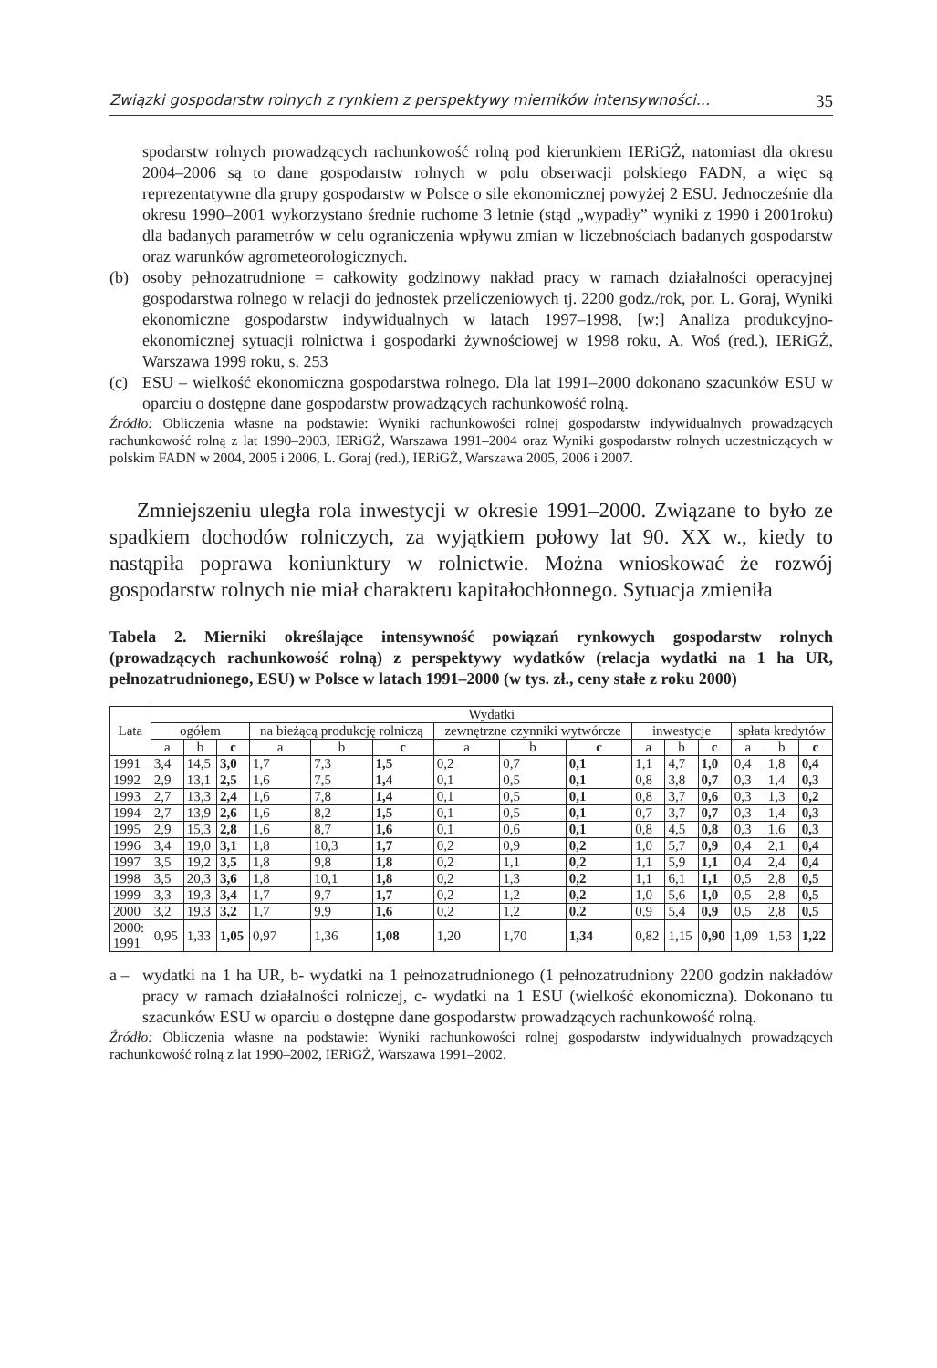Związki gospodarstw rolnych z rynkiem z perspektywy mierników intensywności... 35
spodarstw rolnych prowadzących rachunkowość rolną pod kierunkiem IERiGŻ, natomiast dla okresu 2004–2006 są to dane gospodarstw rolnych w polu obserwacji polskiego FADN, a więc są reprezentatywne dla grupy gospodarstw w Polsce o sile ekonomicznej powyżej 2 ESU. Jednocześnie dla okresu 1990–2001 wykorzystano średnie ruchome 3 letnie (stąd „wypadły” wyniki z 1990 i 2001roku) dla badanych parametrów w celu ograniczenia wpływu zmian w liczebnościach badanych gospodarstw oraz warunków agrometeorologicznych.
(b) osoby pełnozatrudnione = całkowity godzinowy nakład pracy w ramach działalności operacyjnej gospodarstwa rolnego w relacji do jednostek przeliczeniowych tj. 2200 godz./rok, por. L. Goraj, Wyniki ekonomiczne gospodarstw indywidualnych w latach 1997–1998, [w:] Analiza produkcyjno-ekonomicznej sytuacji rolnictwa i gospodarki żywnościowej w 1998 roku, A. Woś (red.), IERiGŻ, Warszawa 1999 roku, s. 253
(c) ESU – wielkość ekonomiczna gospodarstwa rolnego. Dla lat 1991–2000 dokonano szacunków ESU w oparciu o dostępne dane gospodarstw prowadzących rachunkowość rolną.
Źródło: Obliczenia własne na podstawie: Wyniki rachunkowości rolnej gospodarstw indywidualnych prowadzących rachunkowość rolną z lat 1990–2003, IERiGŻ, Warszawa 1991–2004 oraz Wyniki gospodarstw rolnych uczestniczących w polskim FADN w 2004, 2005 i 2006, L. Goraj (red.), IERiGŻ, Warszawa 2005, 2006 i 2007.
Zmniejszeniu uległa rola inwestycji w okresie 1991–2000. Związane to było ze spadkiem dochodów rolniczych, za wyjątkiem połowy lat 90. XX w., kiedy to nastąpiła poprawa koniunktury w rolnictwie. Można wnioskować że rozwój gospodarstw rolnych nie miał charakteru kapitałochłonnego. Sytuacja zmieniła
Tabela 2. Mierniki określające intensywność powiązań rynkowych gospodarstw rolnych (prowadzących rachunkowość rolną) z perspektywy wydatków (relacja wydatki na 1 ha UR, pełnozatrudnionego, ESU) w Polsce w latach 1991–2000 (w tys. zł., ceny stałe z roku 2000)
| Lata | Wydatki | | | | | | | | | | | | | | |
| --- | --- | --- | --- | --- | --- | --- | --- | --- | --- | --- | --- | --- | --- | --- | --- |
| | ogółem | | | na bieżącą produkcję rolniczą | | | zewnętrzne czynniki wytwórcze | | | inwestycje | | | spłata kredytów | | |
| | a | b | c | a | b | c | a | b | c | a | b | c | a | b | c |
| 1991 | 3,4 | 14,5 | 3,0 | 1,7 | 7,3 | 1,5 | 0,2 | 0,7 | 0,1 | 1,1 | 4,7 | 1,0 | 0,4 | 1,8 | 0,4 |
| 1992 | 2,9 | 13,1 | 2,5 | 1,6 | 7,5 | 1,4 | 0,1 | 0,5 | 0,1 | 0,8 | 3,8 | 0,7 | 0,3 | 1,4 | 0,3 |
| 1993 | 2,7 | 13,3 | 2,4 | 1,6 | 7,8 | 1,4 | 0,1 | 0,5 | 0,1 | 0,8 | 3,7 | 0,6 | 0,3 | 1,3 | 0,2 |
| 1994 | 2,7 | 13,9 | 2,6 | 1,6 | 8,2 | 1,5 | 0,1 | 0,5 | 0,1 | 0,7 | 3,7 | 0,7 | 0,3 | 1,4 | 0,3 |
| 1995 | 2,9 | 15,3 | 2,8 | 1,6 | 8,7 | 1,6 | 0,1 | 0,6 | 0,1 | 0,8 | 4,5 | 0,8 | 0,3 | 1,6 | 0,3 |
| 1996 | 3,4 | 19,0 | 3,1 | 1,8 | 10,3 | 1,7 | 0,2 | 0,9 | 0,2 | 1,0 | 5,7 | 0,9 | 0,4 | 2,1 | 0,4 |
| 1997 | 3,5 | 19,2 | 3,5 | 1,8 | 9,8 | 1,8 | 0,2 | 1,1 | 0,2 | 1,1 | 5,9 | 1,1 | 0,4 | 2,4 | 0,4 |
| 1998 | 3,5 | 20,3 | 3,6 | 1,8 | 10,1 | 1,8 | 0,2 | 1,3 | 0,2 | 1,1 | 6,1 | 1,1 | 0,5 | 2,8 | 0,5 |
| 1999 | 3,3 | 19,3 | 3,4 | 1,7 | 9,7 | 1,7 | 0,2 | 1,2 | 0,2 | 1,0 | 5,6 | 1,0 | 0,5 | 2,8 | 0,5 |
| 2000 | 3,2 | 19,3 | 3,2 | 1,7 | 9,9 | 1,6 | 0,2 | 1,2 | 0,2 | 0,9 | 5,4 | 0,9 | 0,5 | 2,8 | 0,5 |
| 2000: 1991 | 0,95 | 1,33 | 1,05 | 0,97 | 1,36 | 1,08 | 1,20 | 1,70 | 1,34 | 0,82 | 1,15 | 0,90 | 1,09 | 1,53 | 1,22 |
a – wydatki na 1 ha UR, b- wydatki na 1 pełnozatrudnionego (1 pełnozatrudniony 2200 godzin nakładów pracy w ramach działalności rolniczej, c- wydatki na 1 ESU (wielkość ekonomiczna). Dokonano tu szacunków ESU w oparciu o dostępne dane gospodarstw prowadzących rachunkowość rolną.
Źródło: Obliczenia własne na podstawie: Wyniki rachunkowości rolnej gospodarstw indywidualnych prowadzących rachunkowość rolną z lat 1990–2002, IERiGŻ, Warszawa 1991–2002.